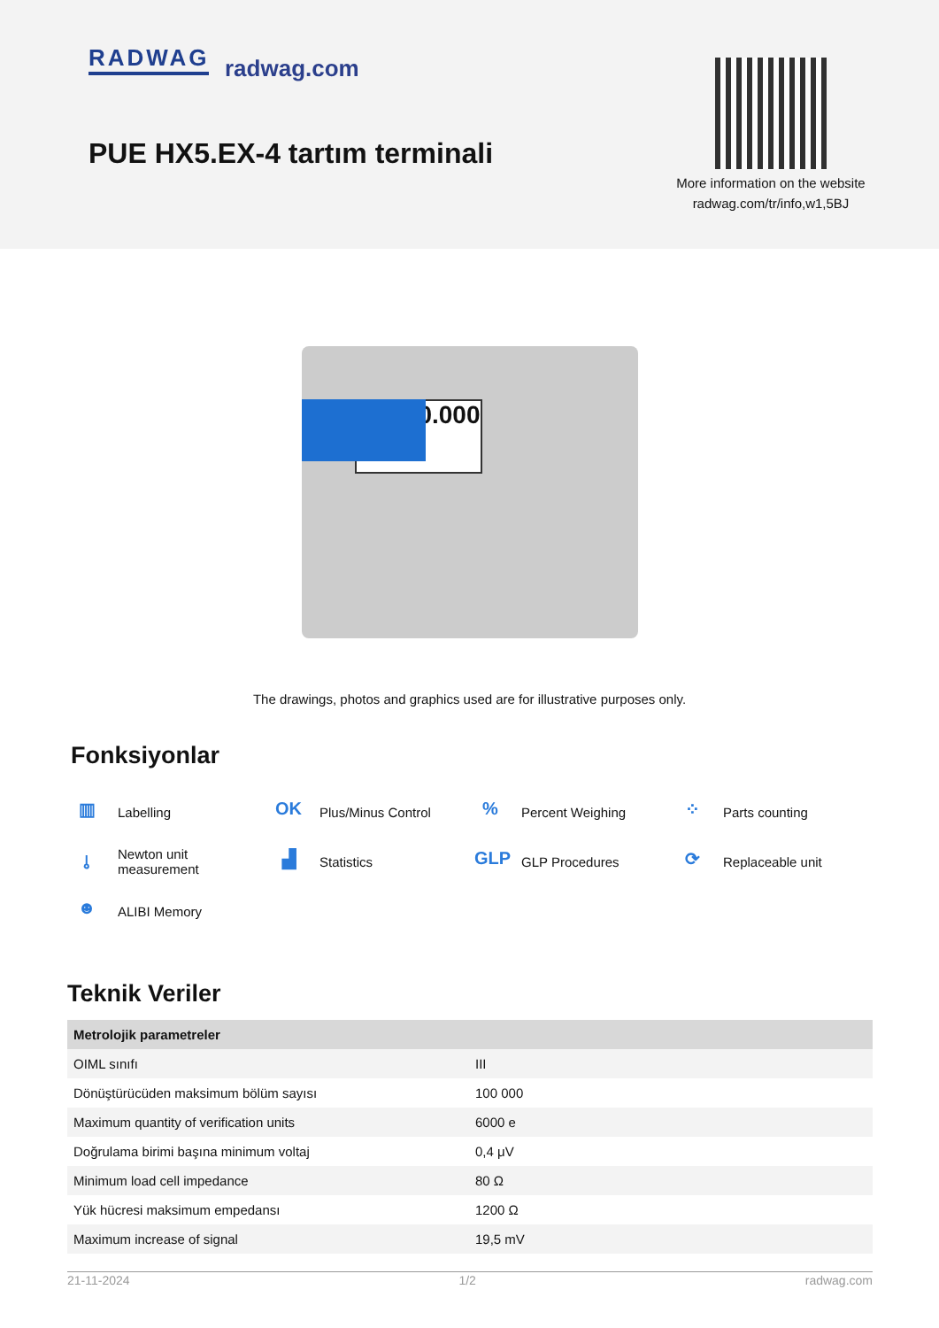RADWAG radwag.com
PUE HX5.EX-4 tartım terminali
More information on the website radwag.com/tr/info,w1,5BJ
0.000
The drawings, photos and graphics used are for illustrative purposes only.
Fonksiyonlar
▥ Labelling
OK Plus/Minus Control
% Percent Weighing
⁘ Parts counting
⫰ Newton unit measurement
▟ Statistics
GLP GLP Procedures
⟳ Replaceable unit
☻ ALIBI Memory
Teknik Veriler
| Metrolojik parametreler | |
| --- | --- |
| OIML sınıfı | III |
| Dönüştürücüden maksimum bölüm sayısı | 100 000 |
| Maximum quantity of verification units | 6000 e |
| Doğrulama birimi başına minimum voltaj | 0,4 μV |
| Minimum load cell impedance | 80 Ω |
| Yük hücresi maksimum empedansı | 1200 Ω |
| Maximum increase of signal | 19,5 mV |
21-11-2024 1/2 radwag.com